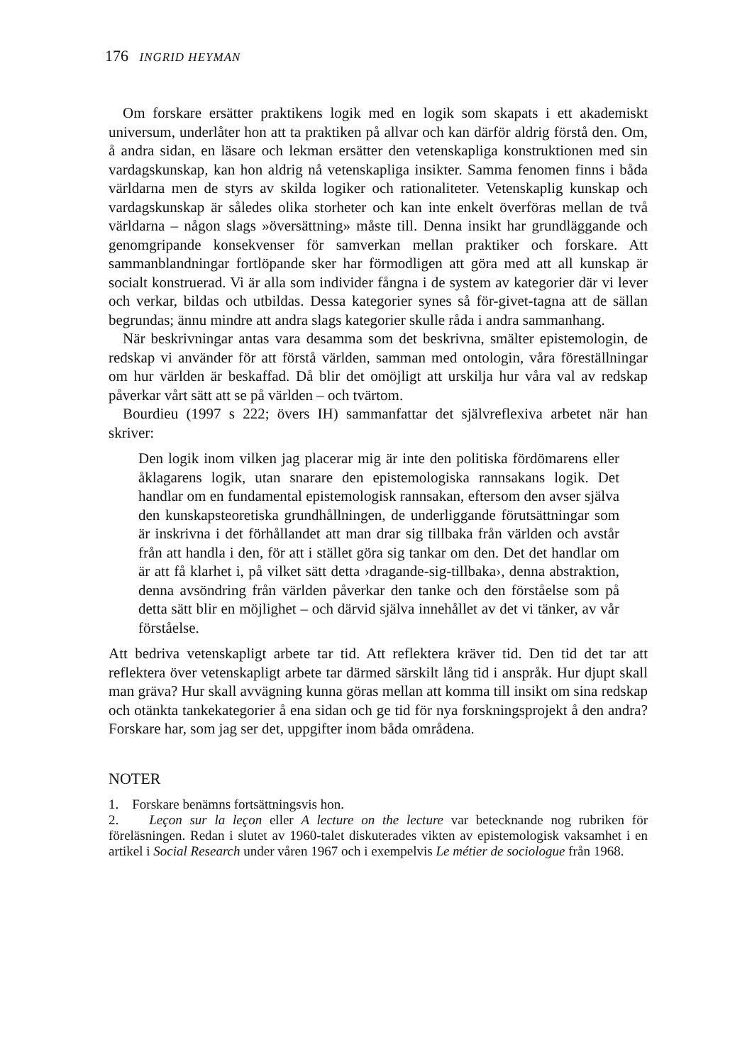176 INGRID HEYMAN
Om forskare ersätter praktikens logik med en logik som skapats i ett akademiskt universum, underlåter hon att ta praktiken på allvar och kan därför aldrig förstå den. Om, å andra sidan, en läsare och lekman ersätter den vetenskapliga konstruktionen med sin vardagskunskap, kan hon aldrig nå vetenskapliga insikter. Samma fenomen finns i båda världarna men de styrs av skilda logiker och rationaliteter. Vetenskaplig kunskap och vardagskunskap är således olika storheter och kan inte enkelt överföras mellan de två världarna – någon slags »översättning» måste till. Denna insikt har grundläggande och genomgripande konsekvenser för samverkan mellan praktiker och forskare. Att sammanblandningar fortlöpande sker har förmodligen att göra med att all kunskap är socialt konstruerad. Vi är alla som individer fångna i de system av kategorier där vi lever och verkar, bildas och utbildas. Dessa kategorier synes så för-givet-tagna att de sällan begrundas; ännu mindre att andra slags kategorier skulle råda i andra sammanhang.
När beskrivningar antas vara desamma som det beskrivna, smälter epistemologin, de redskap vi använder för att förstå världen, samman med ontologin, våra föreställningar om hur världen är beskaffad. Då blir det omöjligt att urskilja hur våra val av redskap påverkar vårt sätt att se på världen – och tvärtom.
Bourdieu (1997 s 222; övers IH) sammanfattar det självreflexiva arbetet när han skriver:
Den logik inom vilken jag placerar mig är inte den politiska fördömarens eller åklagarens logik, utan snarare den epistemologiska rannsakans logik. Det handlar om en fundamental epistemologisk rannsakan, eftersom den avser själva den kunskapsteoretiska grundhållningen, de underliggande förutsättningar som är inskrivna i det förhållandet att man drar sig tillbaka från världen och avstår från att handla i den, för att i stället göra sig tankar om den. Det det handlar om är att få klarhet i, på vilket sätt detta ›dragande-sig-tillbaka›, denna abstraktion, denna avsöndring från världen påverkar den tanke och den förståelse som på detta sätt blir en möjlighet – och därvid själva innehållet av det vi tänker, av vår förståelse.
Att bedriva vetenskapligt arbete tar tid. Att reflektera kräver tid. Den tid det tar att reflektera över vetenskapligt arbete tar därmed särskilt lång tid i anspråk. Hur djupt skall man gräva? Hur skall avvägning kunna göras mellan att komma till insikt om sina redskap och otänkta tankekategorier å ena sidan och ge tid för nya forskningsprojekt å den andra? Forskare har, som jag ser det, uppgifter inom båda områdena.
NOTER
1. Forskare benämns fortsättningsvis hon.
2. Leçon sur la leçon eller A lecture on the lecture var betecknande nog rubriken för föreläsningen. Redan i slutet av 1960-talet diskuterades vikten av epistemologisk vaksamhet i en artikel i Social Research under våren 1967 och i exempelvis Le métier de sociologue från 1968.